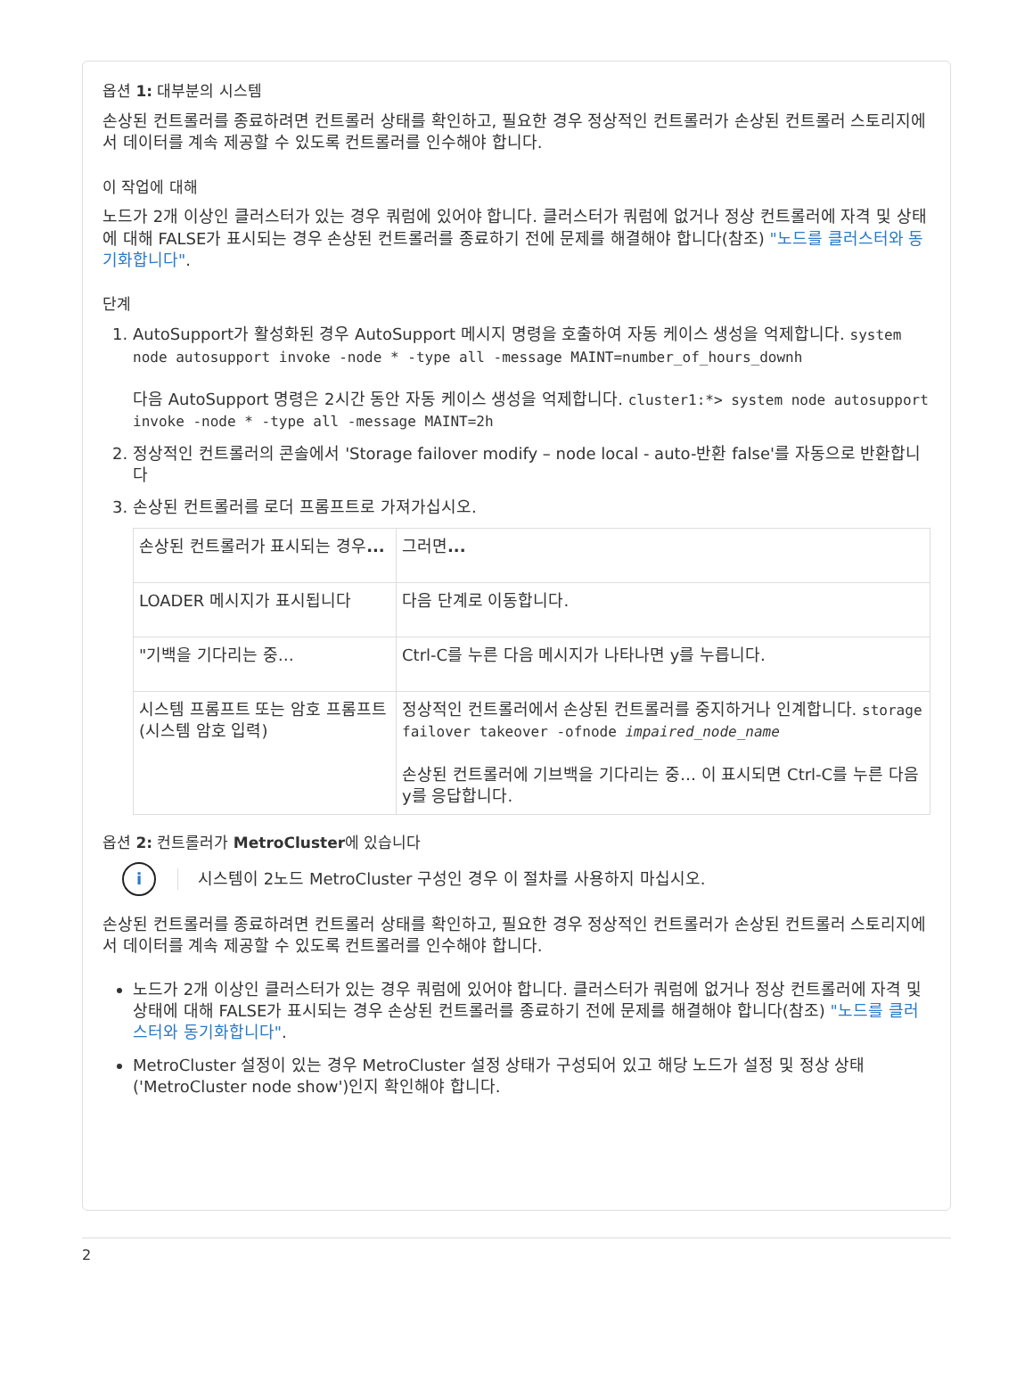옵션 1: 대부분의 시스템
손상된 컨트롤러를 종료하려면 컨트롤러 상태를 확인하고, 필요한 경우 정상적인 컨트롤러가 손상된 컨트롤러 스토리지에서 데이터를 계속 제공할 수 있도록 컨트롤러를 인수해야 합니다.
이 작업에 대해
노드가 2개 이상인 클러스터가 있는 경우 쿼럼에 있어야 합니다. 클러스터가 쿼럼에 없거나 정상 컨트롤러에 자격 및 상태에 대해 FALSE가 표시되는 경우 손상된 컨트롤러를 종료하기 전에 문제를 해결해야 합니다(참조) "노드를 클러스터와 동기화합니다".
단계
1. AutoSupport가 활성화된 경우 AutoSupport 메시지 명령을 호출하여 자동 케이스 생성을 억제합니다. system node autosupport invoke -node * -type all -message MAINT=number_of_hours_downh
다음 AutoSupport 명령은 2시간 동안 자동 케이스 생성을 억제합니다. cluster1:*> system node autosupport invoke -node * -type all -message MAINT=2h
2. 정상적인 컨트롤러의 콘솔에서 'Storage failover modify – node local - auto-반환 false'를 자동으로 반환합니다
3. 손상된 컨트롤러를 로더 프롬프트로 가져가십시오.
| 손상된 컨트롤러가 표시되는 경우 ... | 그러면 ... |
| LOADER 메시지가 표시됩니다 | 다음 단계로 이동합니다. |
| "기백을 기다리는 중… | Ctrl-C를 누른 다음 메시지가 나타나면 y를 누릅니다. |
| 시스템 프롬프트 또는 암호 프롬프트(시스템 암호 입력) | 정상적인 컨트롤러에서 손상된 컨트롤러를 중지하거나 인계합니다. storage failover takeover -ofnode impaired_node_name 손상된 컨트롤러에 기브백을 기다리는 중… 이 표시되면 Ctrl-C를 누른 다음 y를 응답합니다. |
옵션 2: 컨트롤러가 MetroCluster에 있습니다
i
시스템이 2노드 MetroCluster 구성인 경우 이 절차를 사용하지 마십시오.
손상된 컨트롤러를 종료하려면 컨트롤러 상태를 확인하고, 필요한 경우 정상적인 컨트롤러가 손상된 컨트롤러 스토리지에서 데이터를 계속 제공할 수 있도록 컨트롤러를 인수해야 합니다.
노드가 2개 이상인 클러스터가 있는 경우 쿼럼에 있어야 합니다. 클러스터가 쿼럼에 없거나 정상 컨트롤러에 자격 및 상태에 대해 FALSE가 표시되는 경우 손상된 컨트롤러를 종료하기 전에 문제를 해결해야 합니다(참조) "노드를 클러스터와 동기화합니다".
MetroCluster 설정이 있는 경우 MetroCluster 설정 상태가 구성되어 있고 해당 노드가 설정 및 정상 상태('MetroCluster node show')인지 확인해야 합니다.
2